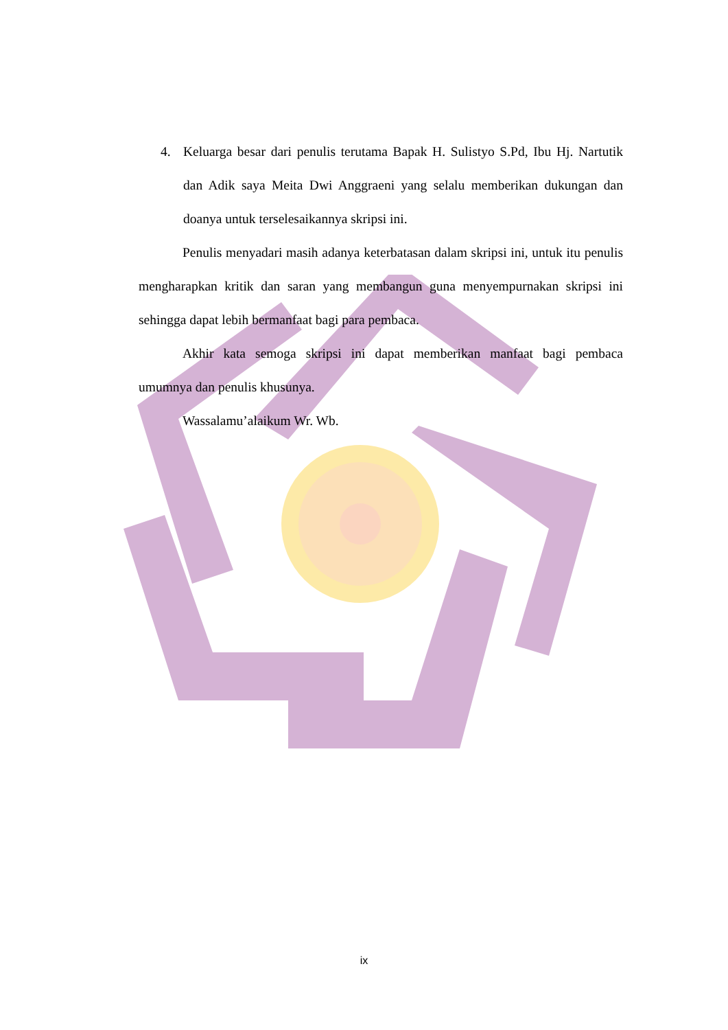4. Keluarga besar dari penulis terutama Bapak H. Sulistyo S.Pd, Ibu Hj. Nartutik dan Adik saya Meita Dwi Anggraeni yang selalu memberikan dukungan dan doanya untuk terselesaikannya skripsi ini.
Penulis menyadari masih adanya keterbatasan dalam skripsi ini, untuk itu penulis mengharapkan kritik dan saran yang membangun guna menyempurnakan skripsi ini sehingga dapat lebih bermanfaat bagi para pembaca.
Akhir kata semoga skripsi ini dapat memberikan manfaat bagi pembaca umumnya dan penulis khusunya.
Wassalamu’alaikum Wr. Wb.
ix